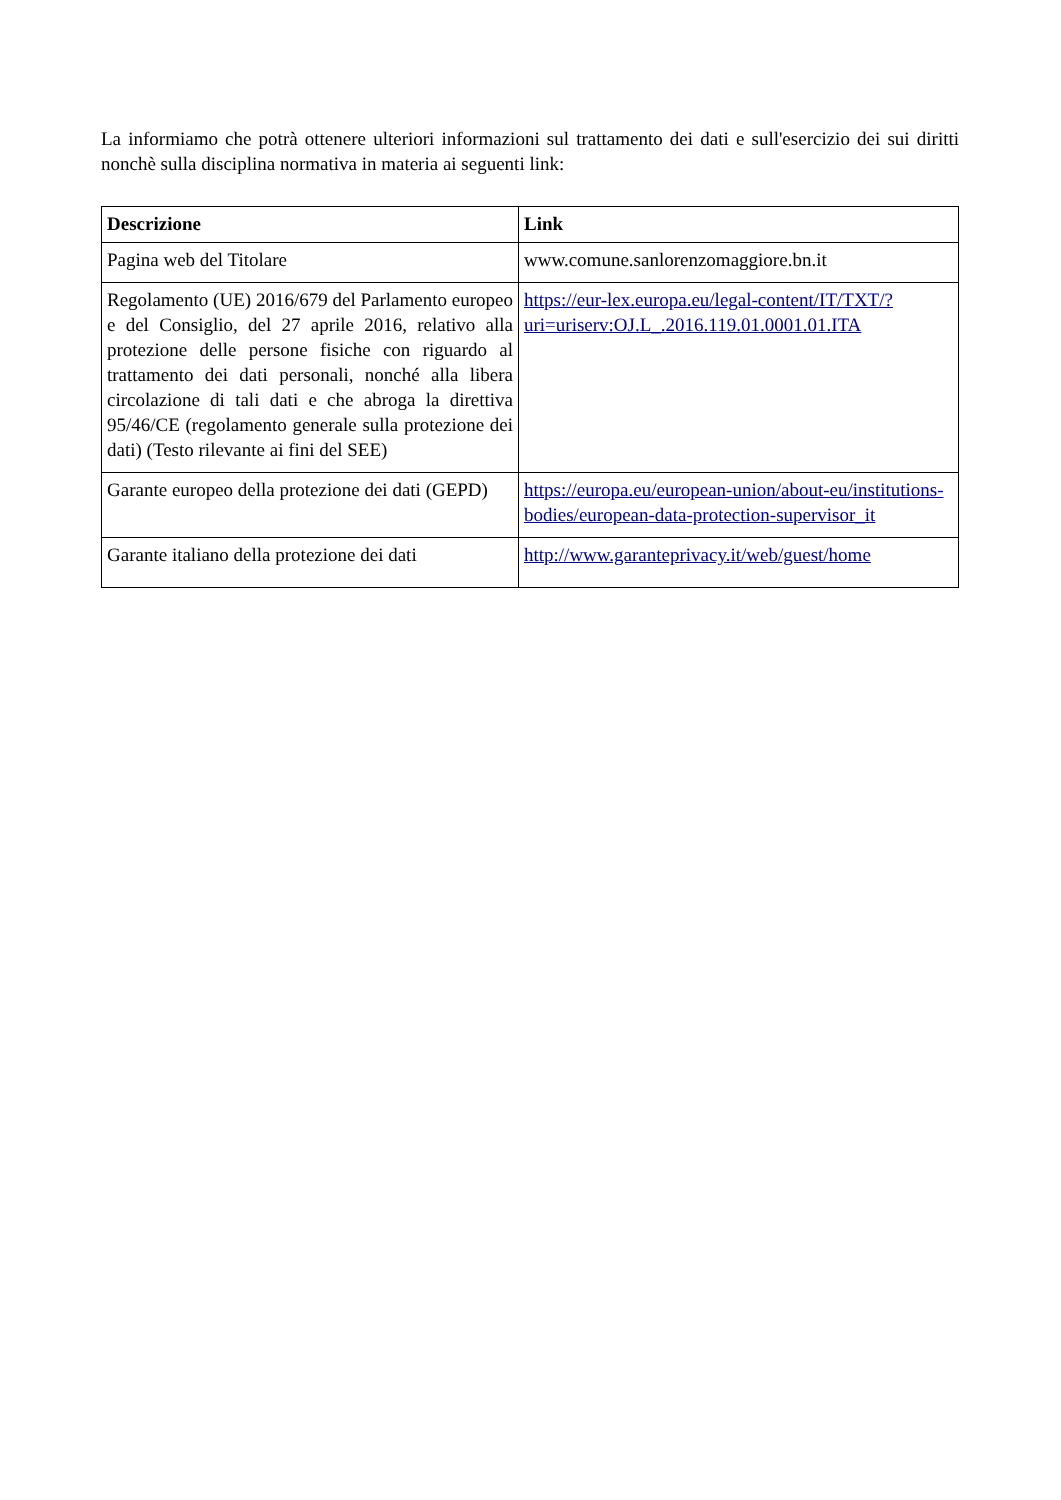La informiamo che potrà ottenere ulteriori informazioni sul trattamento dei dati e sull'esercizio dei sui diritti nonchè sulla disciplina normativa in materia ai seguenti link:
| Descrizione | Link |
| --- | --- |
| Pagina web del Titolare | www.comune.sanlorenzomaggiore.bn.it |
| Regolamento (UE) 2016/679 del Parlamento europeo e del Consiglio, del 27 aprile 2016, relativo alla protezione delle persone fisiche con riguardo al trattamento dei dati personali, nonché alla libera circolazione di tali dati e che abroga la direttiva 95/46/CE (regolamento generale sulla protezione dei dati) (Testo rilevante ai fini del SEE) | https://eur-lex.europa.eu/legal-content/IT/TXT/?uri=uriserv:OJ.L_.2016.119.01.0001.01.ITA |
| Garante europeo della protezione dei dati (GEPD) | https://europa.eu/european-union/about-eu/institutions-bodies/european-data-protection-supervisor_it |
| Garante italiano della protezione dei dati | http://www.garanteprivacy.it/web/guest/home |